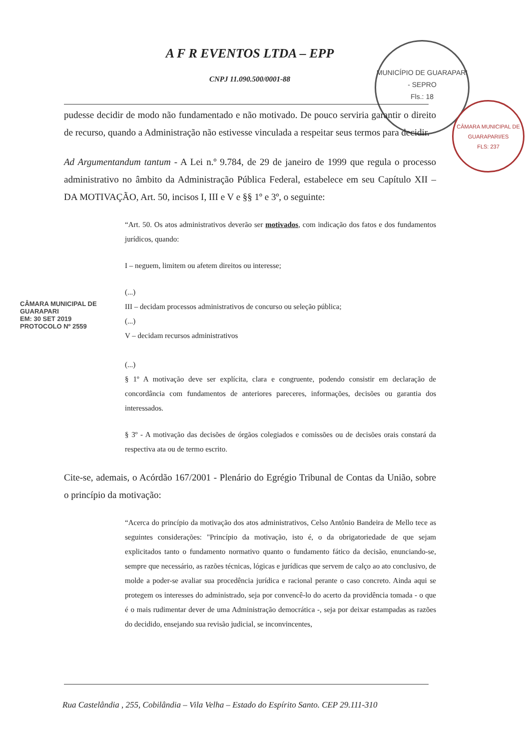A F R EVENTOS LTDA – EPP
CNPJ 11.090.500/0001-88
MUNICÍPIO DE GUARAPARI - SEPRO
Fls.: 18
CÂMARA MUNICIPAL DE GUARAPARI/ES
FLS: 237
pudesse decidir de modo não fundamentado e não motivado. De pouco serviria garantir o direito de recurso, quando a Administração não estivesse vinculada a respeitar seus termos para decidir.
Ad Argumentandum tantum - A Lei n.º 9.784, de 29 de janeiro de 1999 que regula o processo administrativo no âmbito da Administração Pública Federal, estabelece em seu Capítulo XII – DA MOTIVAÇÃO, Art. 50, incisos I, III e V e §§ 1º e 3º, o seguinte:
“Art. 50. Os atos administrativos deverão ser motivados, com indicação dos fatos e dos fundamentos jurídicos, quando:
I – neguem, limitem ou afetem direitos ou interesse;
(...)
III – decidam processos administrativos de concurso ou seleção pública;
(...)
V – decidam recursos administrativos
(...)
§ 1º A motivação deve ser explícita, clara e congruente, podendo consistir em declaração de concordância com fundamentos de anteriores pareceres, informações, decisões ou garantia dos interessados.
§ 3º - A motivação das decisões de órgãos colegiados e comissões ou de decisões orais constará da respectiva ata ou de termo escrito.
Cite-se, ademais, o Acórdão 167/2001 - Plenário do Egrégio Tribunal de Contas da União, sobre o princípio da motivação:
“Acerca do princípio da motivação dos atos administrativos, Celso Antônio Bandeira de Mello tece as seguintes considerações: "Princípio da motivação, isto é, o da obrigatoriedade de que sejam explicitados tanto o fundamento normativo quanto o fundamento fático da decisão, enunciando-se, sempre que necessário, as razões técnicas, lógicas e jurídicas que servem de calço ao ato conclusivo, de molde a poder-se avaliar sua procedência jurídica e racional perante o caso concreto. Ainda aqui se protegem os interesses do administrado, seja por convencê-lo do acerto da providência tomada - o que é o mais rudimentar dever de uma Administração democrática -, seja por deixar estampadas as razões do decidido, ensejando sua revisão judicial, se inconvincentes,
CÂMARA MUNICIPAL DE GUARAPARI
EM: 30 SET 2019
PROTOCOLO Nº 2559
Rua Castelândia , 255, Cobilândia – Vila Velha – Estado do Espírito Santo. CEP 29.111-310